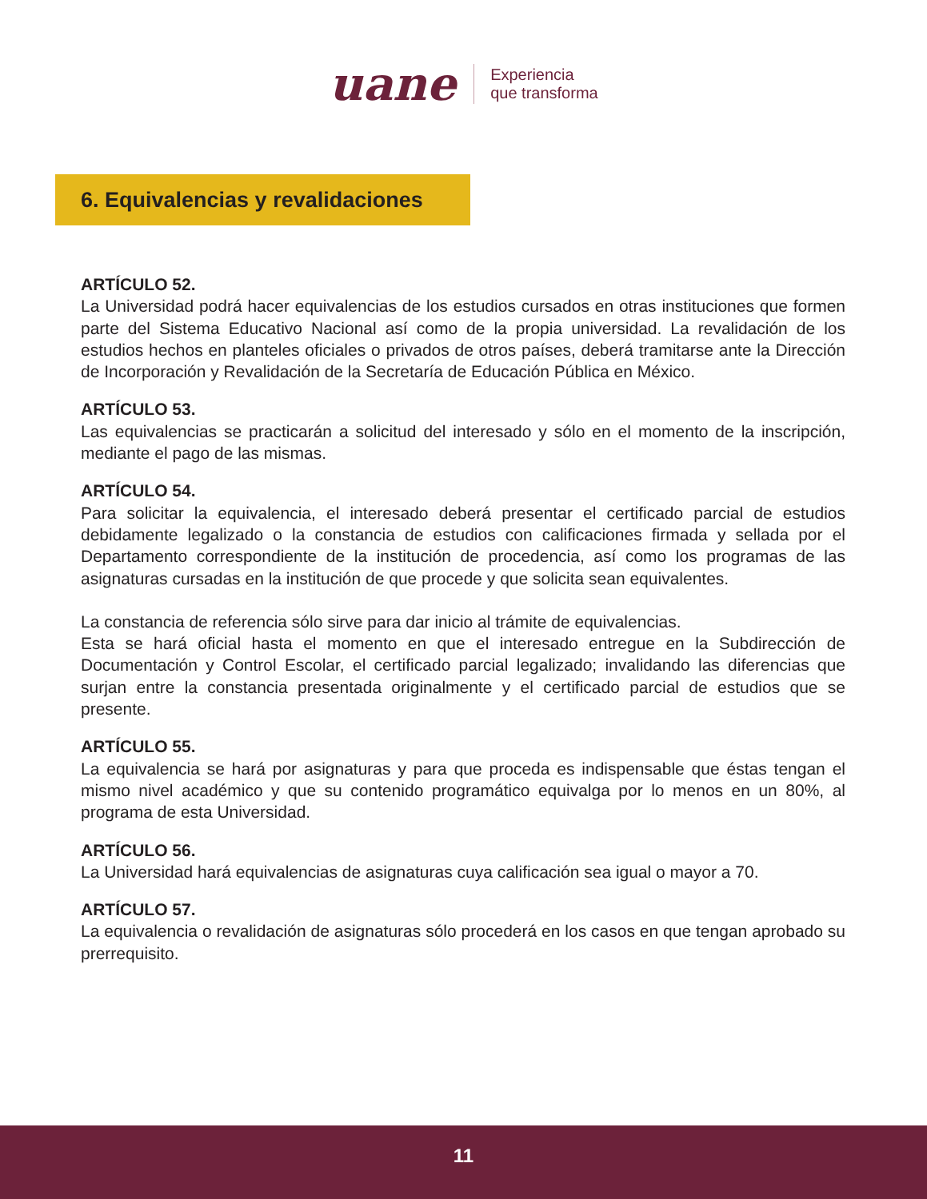uane
Experiencia
que transforma
6. Equivalencias y revalidaciones
ARTÍCULO 52.
La Universidad podrá hacer equivalencias de los estudios cursados en otras instituciones que formen parte del Sistema Educativo Nacional así como de la propia universidad. La revalidación de los estudios hechos en planteles oficiales o privados de otros países, deberá tramitarse ante la Dirección de Incorporación y Revalidación de la Secretaría de Educación Pública en México.
ARTÍCULO 53.
Las equivalencias se practicarán a solicitud del interesado y sólo en el momento de la inscripción, mediante el pago de las mismas.
ARTÍCULO 54.
Para solicitar la equivalencia, el interesado deberá presentar el certificado parcial de estudios debidamente legalizado o la constancia de estudios con calificaciones firmada y sellada por el Departamento correspondiente de la institución de procedencia, así como los programas de las asignaturas cursadas en la institución de que procede y que solicita sean equivalentes.
La constancia de referencia sólo sirve para dar inicio al trámite de equivalencias.
Esta se hará oficial hasta el momento en que el interesado entregue en la Subdirección de Documentación y Control Escolar, el certificado parcial legalizado; invalidando las diferencias que surjan entre la constancia presentada originalmente y el certificado parcial de estudios que se presente.
ARTÍCULO 55.
La equivalencia se hará por asignaturas y para que proceda es indispensable que éstas tengan el mismo nivel académico y que su contenido programático equivalga por lo menos en un 80%, al programa de esta Universidad.
ARTÍCULO 56.
La Universidad hará equivalencias de asignaturas cuya calificación sea igual o mayor a 70.
ARTÍCULO 57.
La equivalencia o revalidación de asignaturas sólo procederá en los casos en que tengan aprobado su prerrequisito.
11